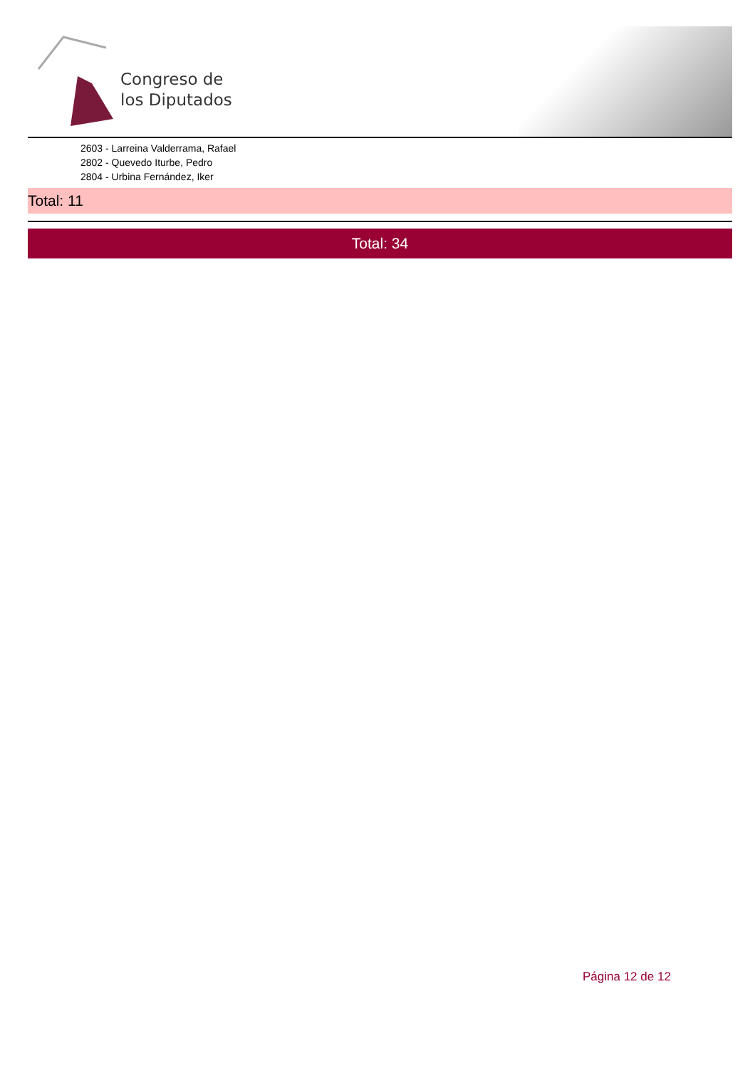Congreso de
los Diputados
2603 - Larreina Valderrama, Rafael
2802 - Quevedo Iturbe, Pedro
2804 - Urbina Fernández, Iker
Total: 11
Total: 34
Página 12 de 12